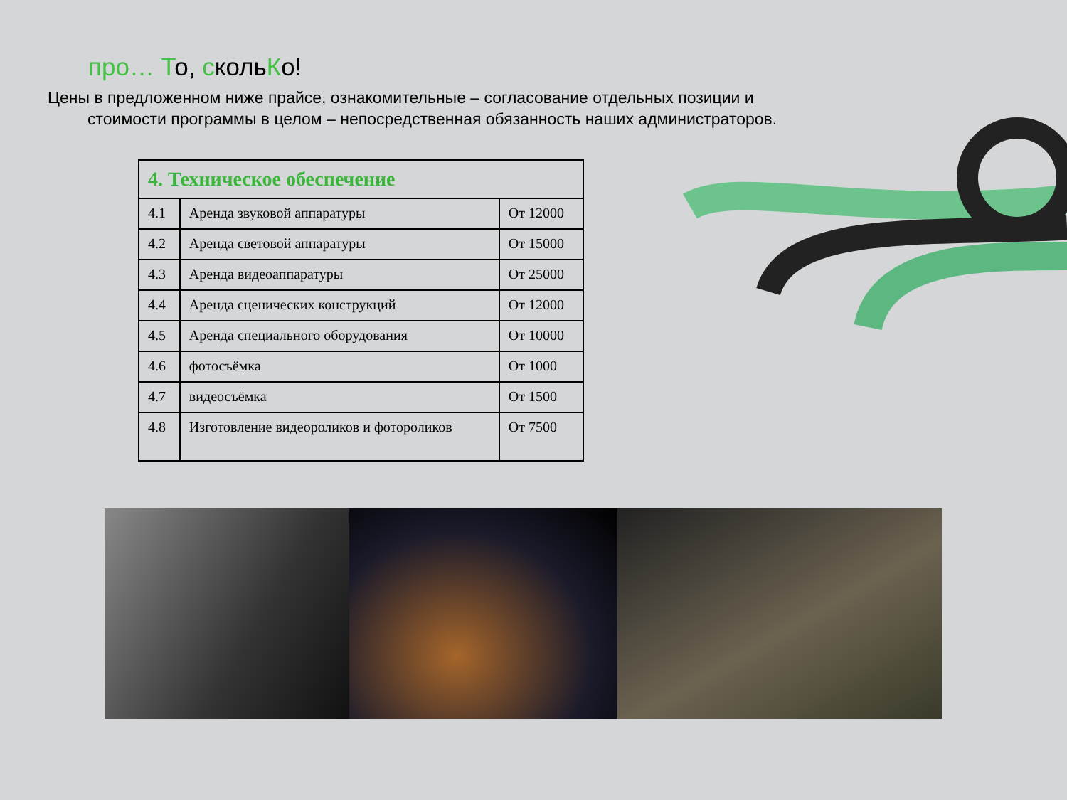про… То, скольКо!
Цены в предложенном ниже прайсе, ознакомительные – согласование отдельных позиции и стоимости программы в целом – непосредственная обязанность наших администраторов.
| 4. Техническое обеспечение | | |
| --- | --- | --- |
| 4.1 | Аренда звуковой аппаратуры | От 12000 |
| 4.2 | Аренда световой аппаратуры | От 15000 |
| 4.3 | Аренда видеоаппаратуры | От 25000 |
| 4.4 | Аренда сценических конструкций | От 12000 |
| 4.5 | Аренда специального оборудования | От 10000 |
| 4.6 | фотосъёмка | От 1000 |
| 4.7 | видеосъёмка | От 1500 |
| 4.8 | Изготовление видеороликов и фотороликов | От 7500 |